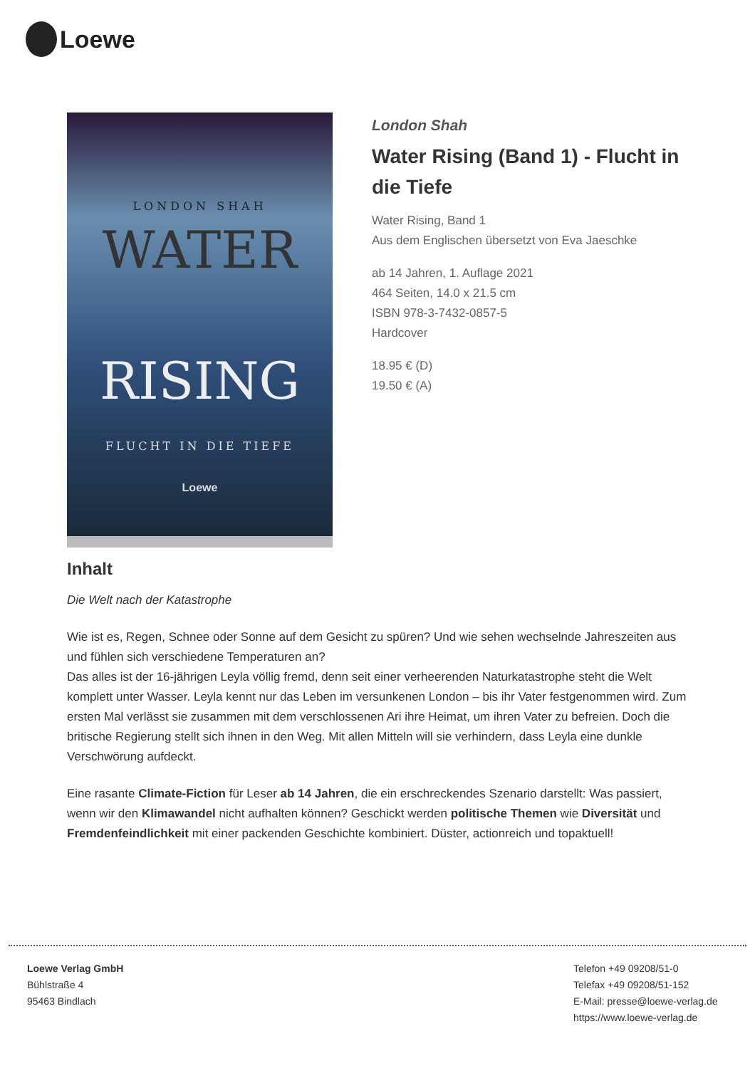Loewe
LONDON SHAH
WATER
RISING
FLUCHT IN DIE TIEFE
Loewe
London Shah
Water Rising (Band 1) - Flucht in die Tiefe
Water Rising, Band 1
Aus dem Englischen übersetzt von Eva Jaeschke
ab 14 Jahren, 1. Auflage 2021
464 Seiten, 14.0 x 21.5 cm
ISBN 978-3-7432-0857-5
Hardcover
18.95 € (D)
19.50 € (A)
Inhalt
Die Welt nach der Katastrophe
Wie ist es, Regen, Schnee oder Sonne auf dem Gesicht zu spüren? Und wie sehen wechselnde Jahreszeiten aus und fühlen sich verschiedene Temperaturen an?
Das alles ist der 16-jährigen Leyla völlig fremd, denn seit einer verheerenden Naturkatastrophe steht die Welt komplett unter Wasser. Leyla kennt nur das Leben im versunkenen London – bis ihr Vater festgenommen wird. Zum ersten Mal verlässt sie zusammen mit dem verschlossenen Ari ihre Heimat, um ihren Vater zu befreien. Doch die britische Regierung stellt sich ihnen in den Weg. Mit allen Mitteln will sie verhindern, dass Leyla eine dunkle Verschwörung aufdeckt.
Eine rasante Climate-Fiction für Leser ab 14 Jahren, die ein erschreckendes Szenario darstellt: Was passiert, wenn wir den Klimawandel nicht aufhalten können? Geschickt werden politische Themen wie Diversität und Fremdenfeindlichkeit mit einer packenden Geschichte kombiniert. Düster, actionreich und topaktuell!
Loewe Verlag GmbH
Bühlstraße 4
95463 Bindlach
Telefon +49 09208/51-0
Telefax +49 09208/51-152
E-Mail: presse@loewe-verlag.de
https://www.loewe-verlag.de